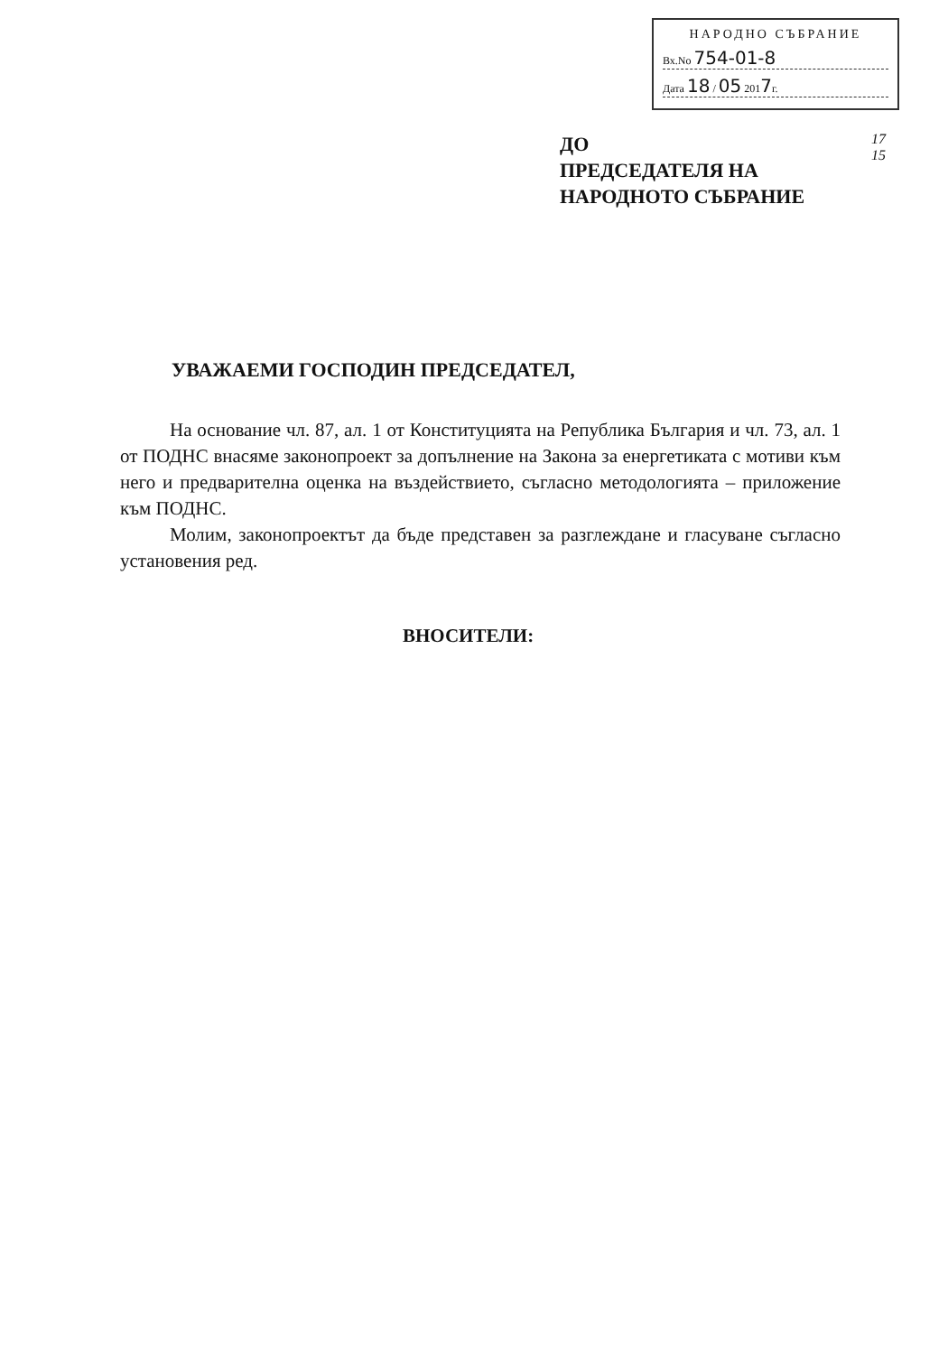НАРОДНО СЪБРАНИЕ
Вх.No 754-01-8
Дата 18 / 05 2017г.
ДО
ПРЕДСЕДАТЕЛЯ НА
НАРОДНОТО СЪБРАНИЕ
17
15
УВАЖАЕМИ ГОСПОДИН ПРЕДСЕДАТЕЛ,
На основание чл. 87, ал. 1 от Конституцията на Република България и чл. 73, ал. 1 от ПОДНС внасяме законопроект за допълнение на Закона за енергетиката с мотиви към него и предварителна оценка на въздействието, съгласно методологията – приложение към ПОДНС.
Молим, законопроектът да бъде представен за разглеждане и гласуване съгласно установения ред.
ВНОСИТЕЛИ: